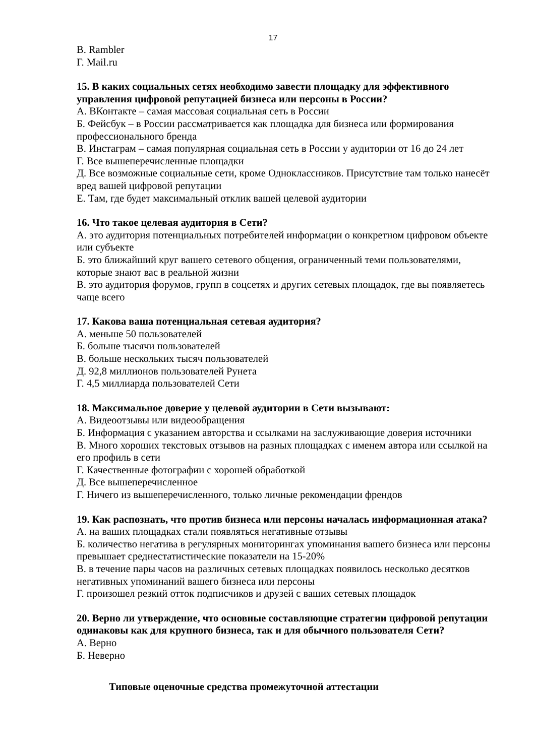17
В. Rambler
Г. Mail.ru
15. В каких социальных сетях необходимо завести площадку для эффективного управления цифровой репутацией бизнеса или персоны в России?
А. ВКонтакте – самая массовая социальная сеть в России
Б. Фейсбук – в России рассматривается как площадка для бизнеса или формирования профессионального бренда
В. Инстаграм – самая популярная социальная сеть в России у аудитории от 16 до 24 лет
Г. Все вышеперечисленные площадки
Д. Все возможные социальные сети, кроме Одноклассников. Присутствие там только нанесёт вред вашей цифровой репутации
Е. Там, где будет максимальный отклик вашей целевой аудитории
16. Что такое целевая аудитория в Сети?
А. это аудитория потенциальных потребителей информации о конкретном цифровом объекте или субъекте
Б. это ближайший круг вашего сетевого общения, ограниченный теми пользователями, которые знают вас в реальной жизни
В. это аудитория форумов, групп в соцсетях и других сетевых площадок, где вы появляетесь чаще всего
17. Какова ваша потенциальная сетевая аудитория?
А. меньше 50 пользователей
Б. больше тысячи пользователей
В. больше нескольких тысяч пользователей
Д. 92,8 миллионов пользователей Рунета
Г. 4,5 миллиарда пользователей Сети
18. Максимальное доверие у целевой аудитории в Сети вызывают:
А. Видеоотзывы или видеообращения
Б. Информация с указанием авторства и ссылками на заслуживающие доверия источники
В. Много хороших текстовых отзывов на разных площадках с именем автора или ссылкой на его профиль в сети
Г. Качественные фотографии с хорошей обработкой
Д. Все вышеперечисленное
Г. Ничего из вышеперечисленного, только личные рекомендации френдов
19. Как распознать, что против бизнеса или персоны началась информационная атака?
А. на ваших площадках стали появляться негативные отзывы
Б. количество негатива в регулярных мониторингах упоминания вашего бизнеса или персоны превышает среднестатистические показатели на 15-20%
В. в течение пары часов на различных сетевых площадках появилось несколько десятков негативных упоминаний вашего бизнеса или персоны
Г. произошел резкий отток подписчиков и друзей с ваших сетевых площадок
20. Верно ли утверждение, что основные составляющие стратегии цифровой репутации одинаковы как для крупного бизнеса, так и для обычного пользователя Сети?
А. Верно
Б. Неверно
Типовые оценочные средства промежуточной аттестации